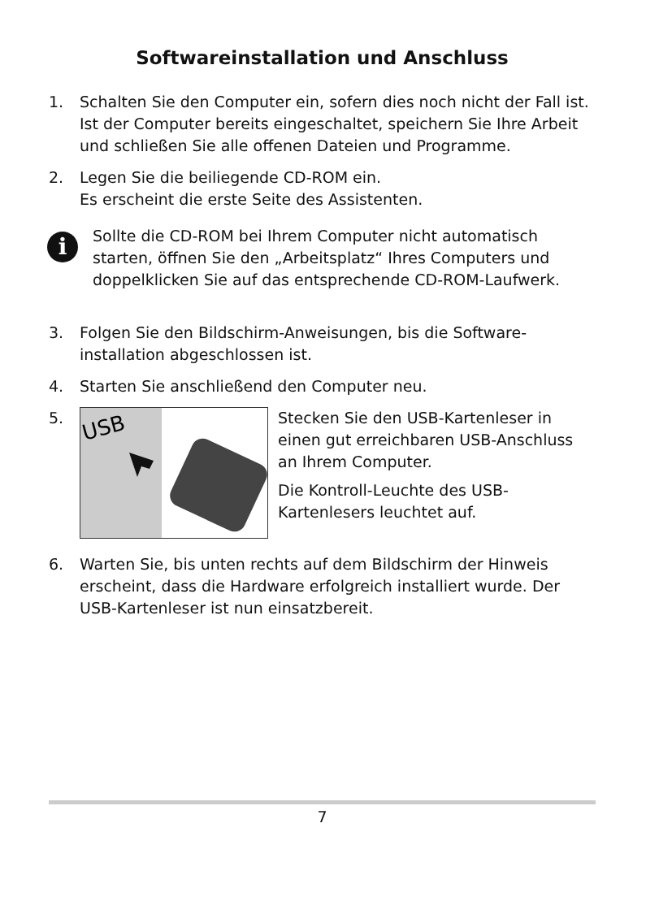Softwareinstallation und Anschluss
1. Schalten Sie den Computer ein, sofern dies noch nicht der Fall ist. Ist der Computer bereits eingeschaltet, speichern Sie Ihre Arbeit und schließen Sie alle offenen Dateien und Programme.
2. Legen Sie die beiliegende CD-ROM ein.
Es erscheint die erste Seite des Assistenten.
i
Sollte die CD-ROM bei Ihrem Computer nicht automatisch starten, öffnen Sie den „Arbeitsplatz“ Ihres Computers und doppelklicken Sie auf das entsprechende CD-ROM-Laufwerk.
3. Folgen Sie den Bildschirm-Anweisungen, bis die Software-installation abgeschlossen ist.
4. Starten Sie anschließend den Computer neu.
5.
USB
Stecken Sie den USB-Kartenleser in einen gut erreichbaren USB-Anschluss an Ihrem Computer.
Die Kontroll-Leuchte des USB-Kartenlesers leuchtet auf.
6. Warten Sie, bis unten rechts auf dem Bildschirm der Hinweis erscheint, dass die Hardware erfolgreich installiert wurde. Der USB-Kartenleser ist nun einsatzbereit.
7